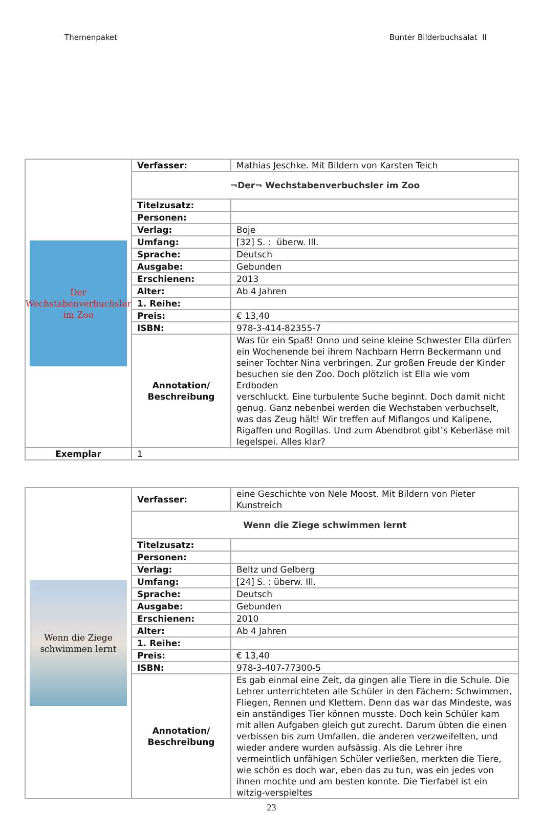Themenpaket Bunter Bilderbuchsalat II
| Der Wechstabenverbuchsler im Zoo | Verfasser: | Mathias Jeschke. Mit Bildern von Karsten Teich |
| | ¬Der¬ Wechstabenverbuchsler im Zoo | |
| | Titelzusatz: | |
| | Personen: | |
| | Verlag: | Boje |
| | Umfang: | [32] S. : überw. Ill. |
| | Sprache: | Deutsch |
| | Ausgabe: | Gebunden |
| | Erschienen: | 2013 |
| | Alter: | Ab 4 Jahren |
| | 1. Reihe: | |
| | Preis: | € 13,40 |
| | ISBN: | 978-3-414-82355-7 |
| | Annotation/ Beschreibung | Was für ein Spaß! Onno und seine kleine Schwester Ella dürfen ein Wochenende bei ihrem Nachbarn Herrn Beckermann und seiner Tochter Nina verbringen. Zur großen Freude der Kinder besuchen sie den Zoo. Doch plötzlich ist Ella wie vom Erdboden verschluckt. Eine turbulente Suche beginnt. Doch damit nicht genug. Ganz nebenbei werden die Wechstaben verbuchselt, was das Zeug hält! Wir treffen auf Miflangos und Kalipene, Rigaffen und Rogillas. Und zum Abendbrot gibt‛s Keberläse mit Iegelspei. Alles klar? |
| Exemplar | 1 | |
| Wenn die Ziege schwimmen lernt | Verfasser: | eine Geschichte von Nele Moost. Mit Bildern von Pieter Kunstreich |
| | Wenn die Ziege schwimmen lernt | |
| | Titelzusatz: | |
| | Personen: | |
| | Verlag: | Beltz und Gelberg |
| | Umfang: | [24] S. : überw. Ill. |
| | Sprache: | Deutsch |
| | Ausgabe: | Gebunden |
| | Erschienen: | 2010 |
| | Alter: | Ab 4 Jahren |
| | 1. Reihe: | |
| | Preis: | € 13,40 |
| | ISBN: | 978-3-407-77300-5 |
| | Annotation/ Beschreibung | Es gab einmal eine Zeit, da gingen alle Tiere in die Schule. Die Lehrer unterrichteten alle Schüler in den Fächern: Schwimmen, Fliegen, Rennen und Klettern. Denn das war das Mindeste, was ein anständiges Tier können musste. Doch kein Schüler kam mit allen Aufgaben gleich gut zurecht. Darum übten die einen verbissen bis zum Umfallen, die anderen verzweifelten, und wieder andere wurden aufsässig. Als die Lehrer ihre vermeintlich unfähigen Schüler verließen, merkten die Tiere, wie schön es doch war, eben das zu tun, was ein jedes von ihnen mochte und am besten konnte. Die Tierfabel ist ein witzig-verspieltes |
23